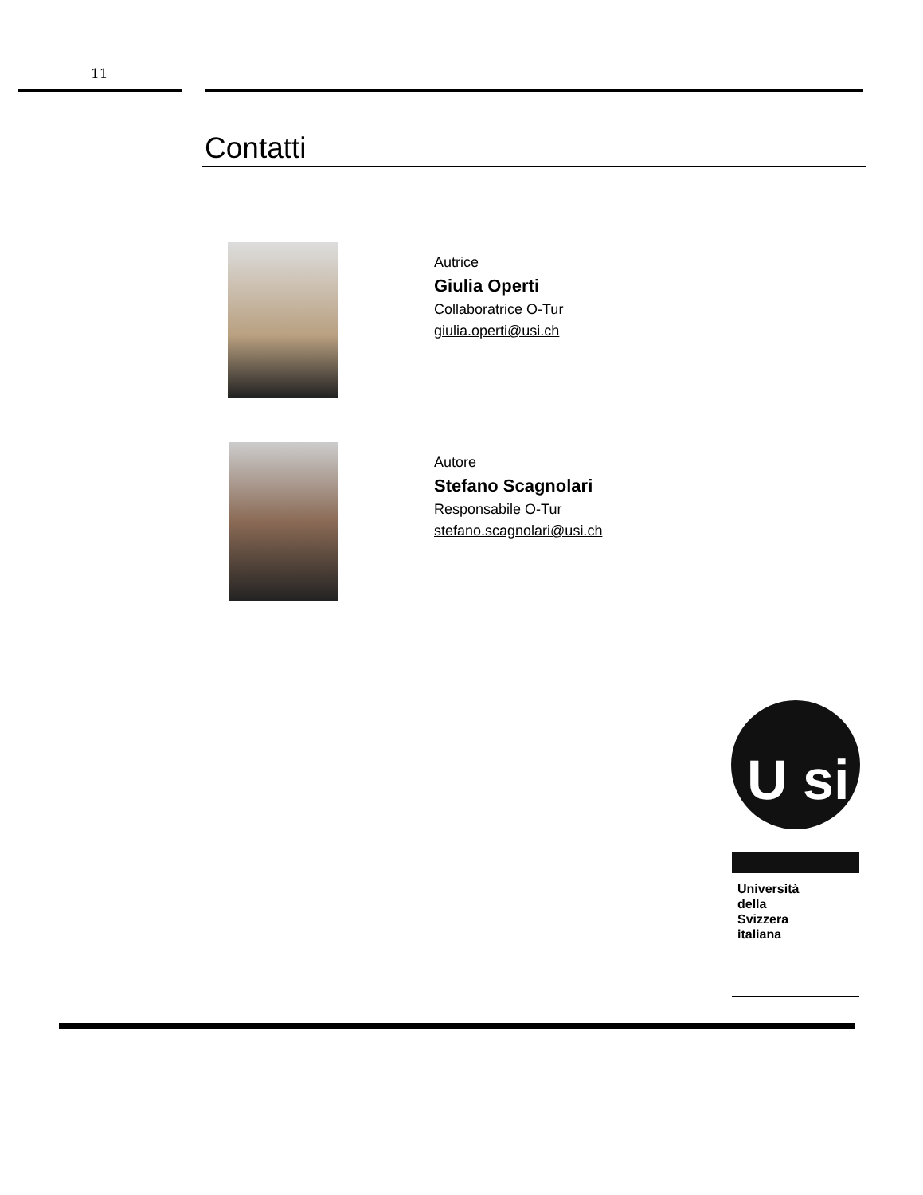11
Contatti
Autrice
Giulia Operti
Collaboratrice O-Tur
giulia.operti@usi.ch
Autore
Stefano Scagnolari
Responsabile O-Tur
stefano.scagnolari@usi.ch
U si
Università
della
Svizzera
italiana